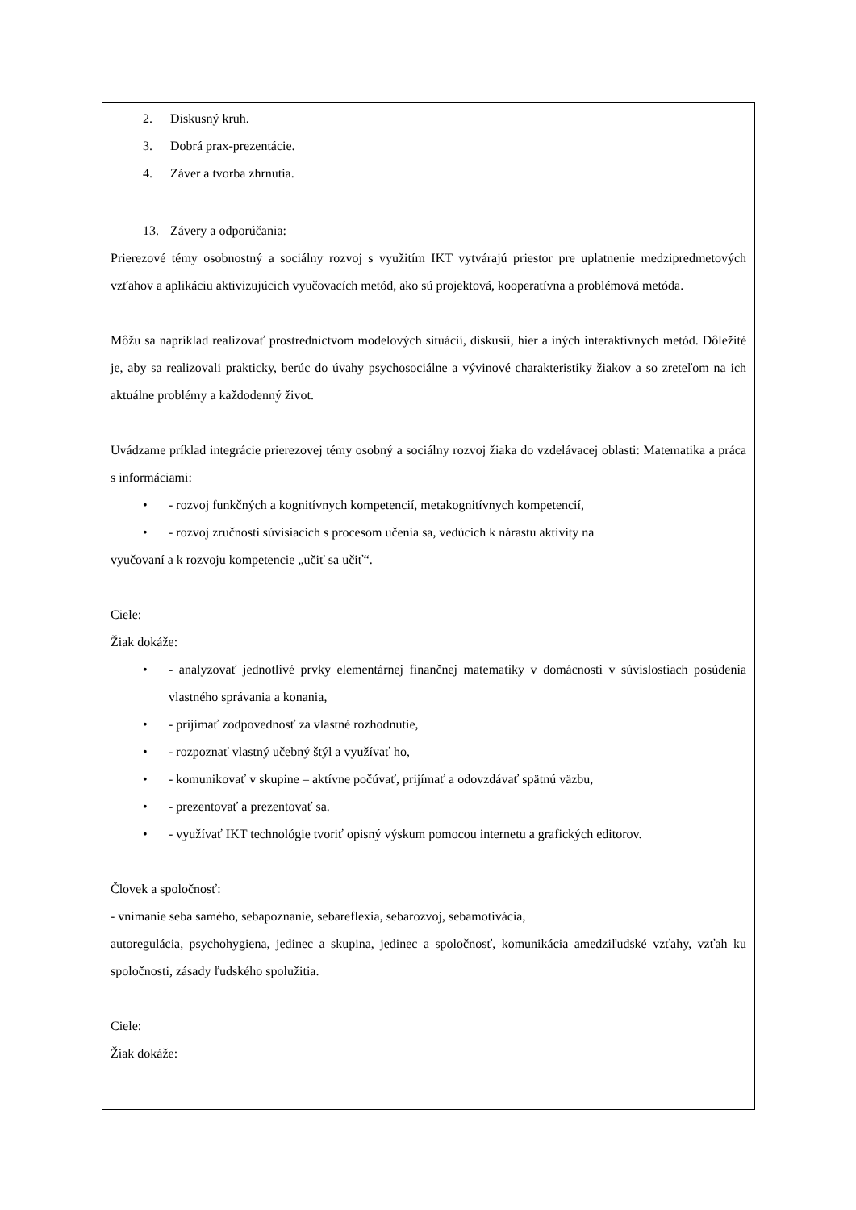| 2. Diskusný kruh. 3. Dobrá prax-prezentácie. 4. Záver a tvorba zhrnutia. |
| 13. Závery a odporúčania: Prierezové témy osobnostný a sociálny rozvoj s využitím IKT vytvárajú priestor pre uplatnenie medzipredmetových vzťahov a aplikáciu aktivizujúcich vyučovacích metód, ako sú projektová, kooperatívna a problémová metóda. Môžu sa napríklad realizovať prostredníctvom modelových situácií, diskusií, hier a iných interaktívnych metód. Dôležité je, aby sa realizovali prakticky, berúc do úvahy psychosociálne a vývinové charakteristiky žiakov a so zreteľom na ich aktuálne problémy a každodenný život. Uvádzame príklad integrácie prierezovej témy osobný a sociálny rozvoj žiaka do vzdelávacej oblasti: Matematika a práca s informáciami: • - rozvoj funkčných a kognitívnych kompetencií, metakognitívnych kompetencií, • - rozvoj zručnosti súvisiacich s procesom učenia sa, vedúcich k nárastu aktivity na vyučovaní a k rozvoju kompetencie „učiť sa učiť“. Ciele: Žiak dokáže: • - analyzovať jednotlivé prvky elementárnej finančnej matematiky v domácnosti v súvislostiach posúdenia vlastného správania a konania, • - prijímať zodpovednosť za vlastné rozhodnutie, • - rozpoznať vlastný učebný štýl a využívať ho, • - komunikovať v skupine – aktívne počúvať, prijímať a odovzdávať spätnú väzbu, • - prezentovať a prezentovať sa. • - využívať IKT technológie tvoriť opisný výskum pomocou internetu a grafických editorov. Človek a spoločnosť: - vnímanie seba samého, sebapoznanie, sebareflexia, sebarozvoj, sebamotivácia, autoregulácia, psychohygiena, jedinec a skupina, jedinec a spoločnosť, komunikácia amedziľudské vzťahy, vzťah ku spoločnosti, zásady ľudského spolužitia. Ciele: Žiak dokáže: |